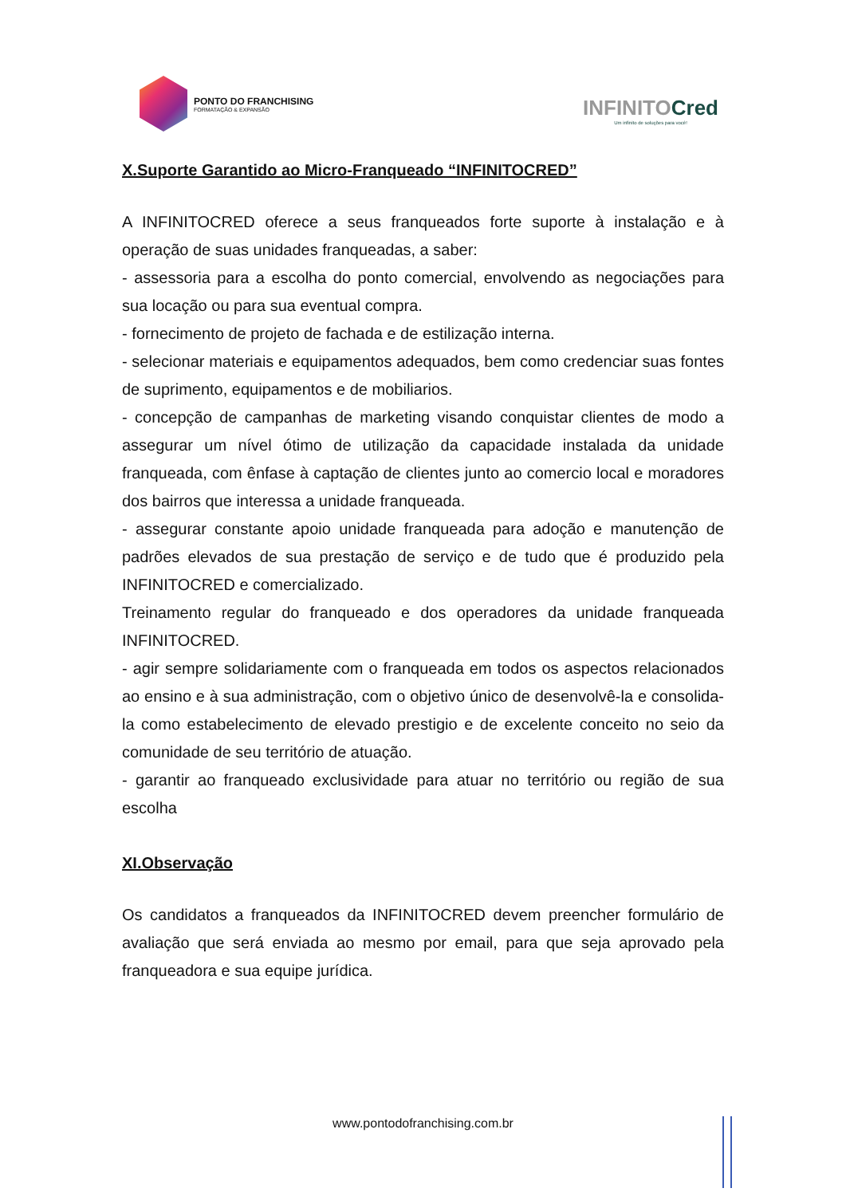PONTO DO FRANCHISING
FORMATAÇÃO & EXPANSÃO
INFINITOCred
Um infinito de soluções para você!
X.Suporte Garantido ao Micro-Franqueado “INFINITOCRED”
A INFINITOCRED oferece a seus franqueados forte suporte à instalação e à operação de suas unidades franqueadas, a saber:
- assessoria para a escolha do ponto comercial, envolvendo as negociações para sua locação ou para sua eventual compra.
- fornecimento de projeto de fachada e de estilização interna.
- selecionar materiais e equipamentos adequados, bem como credenciar suas fontes de suprimento, equipamentos e de mobiliarios.
- concepção de campanhas de marketing visando conquistar clientes de modo a assegurar um nível ótimo de utilização da capacidade instalada da unidade franqueada, com ênfase à captação de clientes junto ao comercio local e moradores dos bairros que interessa a unidade franqueada.
- assegurar constante apoio unidade franqueada para adoção e manutenção de padrões elevados de sua prestação de serviço e de tudo que é produzido pela INFINITOCRED e comercializado.
Treinamento regular do franqueado e dos operadores da unidade franqueada INFINITOCRED.
- agir sempre solidariamente com o franqueada em todos os aspectos relacionados ao ensino e à sua administração, com o objetivo único de desenvolvê-la e consolida-la como estabelecimento de elevado prestigio e de excelente conceito no seio da comunidade de seu território de atuação.
- garantir ao franqueado exclusividade para atuar no território ou região de sua escolha
XI.Observação
Os candidatos a franqueados da INFINITOCRED devem preencher formulário de avaliação que será enviada ao mesmo por email, para que seja aprovado pela franqueadora e sua equipe jurídica.
www.pontodofranchising.com.br